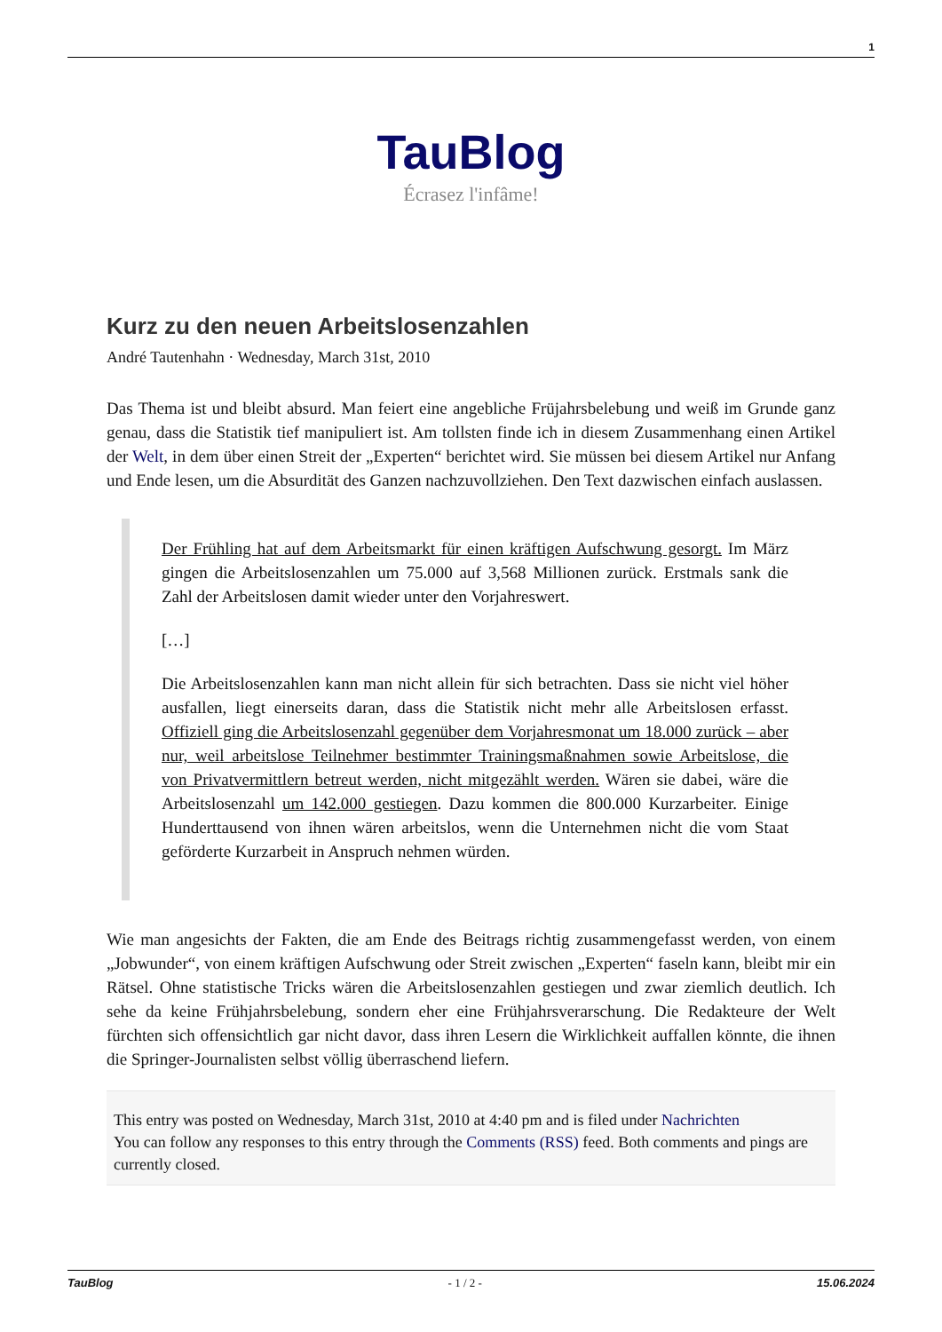1
TauBlog
Écrasez l'infâme!
Kurz zu den neuen Arbeitslosenzahlen
André Tautenhahn · Wednesday, March 31st, 2010
Das Thema ist und bleibt absurd. Man feiert eine angebliche Früjahrsbelebung und weiß im Grunde ganz genau, dass die Statistik tief manipuliert ist. Am tollsten finde ich in diesem Zusammenhang einen Artikel der Welt, in dem über einen Streit der „Experten“ berichtet wird. Sie müssen bei diesem Artikel nur Anfang und Ende lesen, um die Absurdität des Ganzen nachzuvollziehen. Den Text dazwischen einfach auslassen.
Der Frühling hat auf dem Arbeitsmarkt für einen kräftigen Aufschwung gesorgt. Im März gingen die Arbeitslosenzahlen um 75.000 auf 3,568 Millionen zurück. Erstmals sank die Zahl der Arbeitslosen damit wieder unter den Vorjahreswert.
[…]
Die Arbeitslosenzahlen kann man nicht allein für sich betrachten. Dass sie nicht viel höher ausfallen, liegt einerseits daran, dass die Statistik nicht mehr alle Arbeitslosen erfasst. Offiziell ging die Arbeitslosenzahl gegenüber dem Vorjahresmonat um 18.000 zurück – aber nur, weil arbeitslose Teilnehmer bestimmter Trainingsmaßnahmen sowie Arbeitslose, die von Privatvermittlern betreut werden, nicht mitgezählt werden. Wären sie dabei, wäre die Arbeitslosenzahl um 142.000 gestiegen. Dazu kommen die 800.000 Kurzarbeiter. Einige Hunderttausend von ihnen wären arbeitslos, wenn die Unternehmen nicht die vom Staat geförderte Kurzarbeit in Anspruch nehmen würden.
Wie man angesichts der Fakten, die am Ende des Beitrags richtig zusammengefasst werden, von einem „Jobwunder“, von einem kräftigen Aufschwung oder Streit zwischen „Experten“ faseln kann, bleibt mir ein Rätsel. Ohne statistische Tricks wären die Arbeitslosenzahlen gestiegen und zwar ziemlich deutlich. Ich sehe da keine Frühjahrsbelebung, sondern eher eine Frühjahrsverarschung. Die Redakteure der Welt fürchten sich offensichtlich gar nicht davor, dass ihren Lesern die Wirklichkeit auffallen könnte, die ihnen die Springer-Journalisten selbst völlig überraschend liefern.
This entry was posted on Wednesday, March 31st, 2010 at 4:40 pm and is filed under Nachrichten
You can follow any responses to this entry through the Comments (RSS) feed. Both comments and pings are currently closed.
TauBlog - 1 / 2 - 15.06.2024